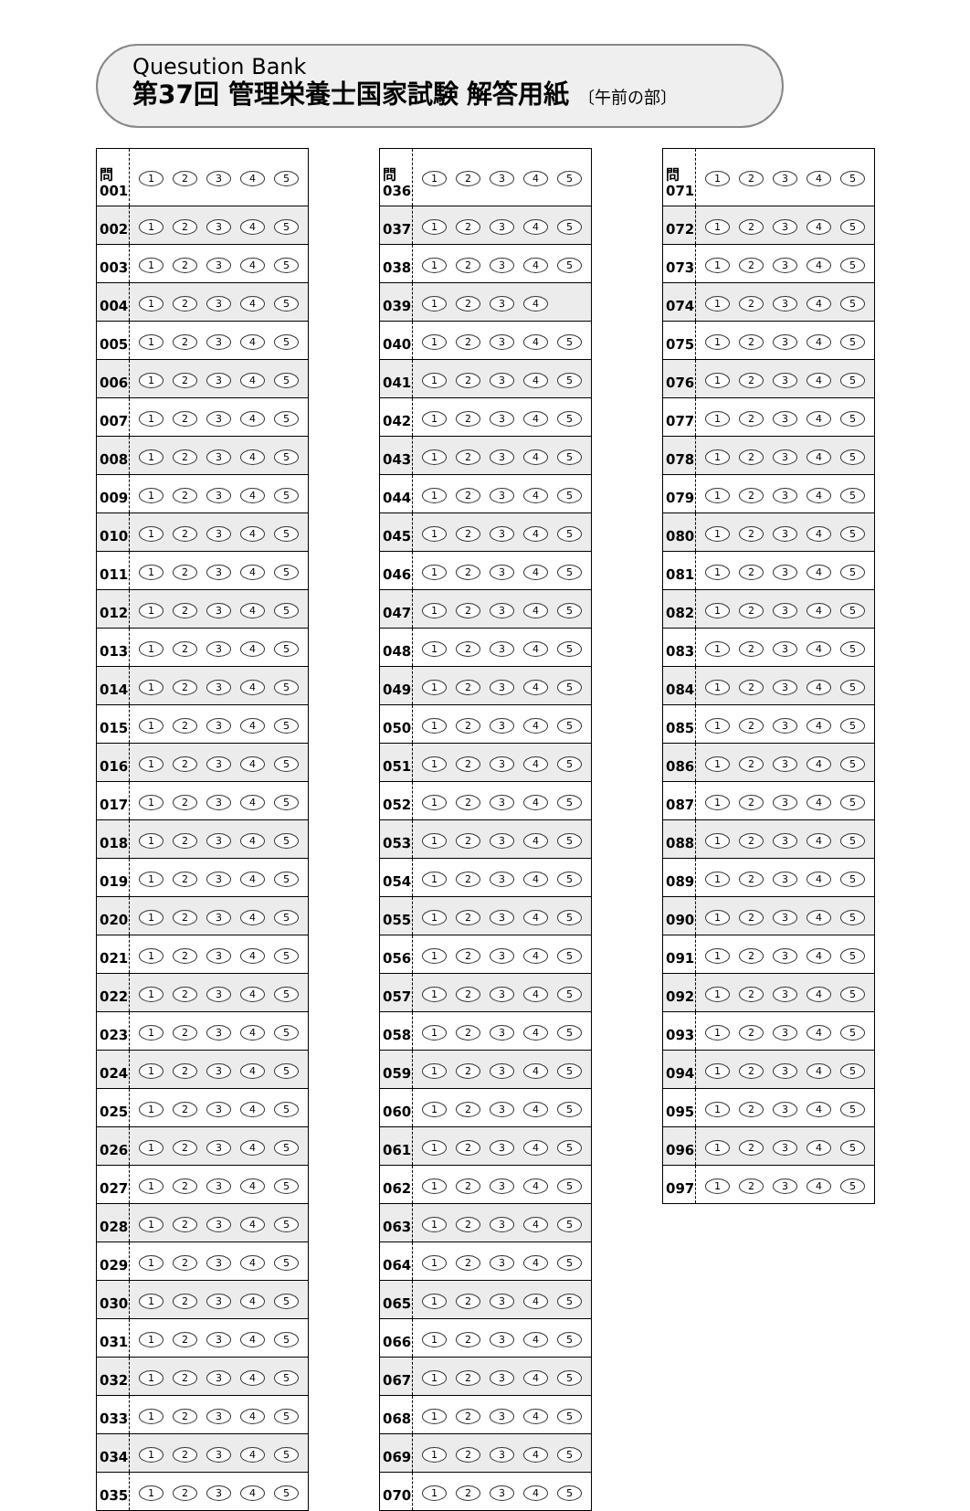Quesution Bank
第37回 管理栄養士国家試験 解答用紙 〔午前の部〕
| 問 001 | 1 2 3 4 5 |
| 002 | 1 2 3 4 5 |
| 003 | 1 2 3 4 5 |
| 004 | 1 2 3 4 5 |
| 005 | 1 2 3 4 5 |
| 006 | 1 2 3 4 5 |
| 007 | 1 2 3 4 5 |
| 008 | 1 2 3 4 5 |
| 009 | 1 2 3 4 5 |
| 010 | 1 2 3 4 5 |
| 011 | 1 2 3 4 5 |
| 012 | 1 2 3 4 5 |
| 013 | 1 2 3 4 5 |
| 014 | 1 2 3 4 5 |
| 015 | 1 2 3 4 5 |
| 016 | 1 2 3 4 5 |
| 017 | 1 2 3 4 5 |
| 018 | 1 2 3 4 5 |
| 019 | 1 2 3 4 5 |
| 020 | 1 2 3 4 5 |
| 021 | 1 2 3 4 5 |
| 022 | 1 2 3 4 5 |
| 023 | 1 2 3 4 5 |
| 024 | 1 2 3 4 5 |
| 025 | 1 2 3 4 5 |
| 026 | 1 2 3 4 5 |
| 027 | 1 2 3 4 5 |
| 028 | 1 2 3 4 5 |
| 029 | 1 2 3 4 5 |
| 030 | 1 2 3 4 5 |
| 031 | 1 2 3 4 5 |
| 032 | 1 2 3 4 5 |
| 033 | 1 2 3 4 5 |
| 034 | 1 2 3 4 5 |
| 035 | 1 2 3 4 5 |
| 問 036 | 1 2 3 4 5 |
| 037 | 1 2 3 4 5 |
| 038 | 1 2 3 4 5 |
| 039 | 1 2 3 4 |
| 040 | 1 2 3 4 5 |
| 041 | 1 2 3 4 5 |
| 042 | 1 2 3 4 5 |
| 043 | 1 2 3 4 5 |
| 044 | 1 2 3 4 5 |
| 045 | 1 2 3 4 5 |
| 046 | 1 2 3 4 5 |
| 047 | 1 2 3 4 5 |
| 048 | 1 2 3 4 5 |
| 049 | 1 2 3 4 5 |
| 050 | 1 2 3 4 5 |
| 051 | 1 2 3 4 5 |
| 052 | 1 2 3 4 5 |
| 053 | 1 2 3 4 5 |
| 054 | 1 2 3 4 5 |
| 055 | 1 2 3 4 5 |
| 056 | 1 2 3 4 5 |
| 057 | 1 2 3 4 5 |
| 058 | 1 2 3 4 5 |
| 059 | 1 2 3 4 5 |
| 060 | 1 2 3 4 5 |
| 061 | 1 2 3 4 5 |
| 062 | 1 2 3 4 5 |
| 063 | 1 2 3 4 5 |
| 064 | 1 2 3 4 5 |
| 065 | 1 2 3 4 5 |
| 066 | 1 2 3 4 5 |
| 067 | 1 2 3 4 5 |
| 068 | 1 2 3 4 5 |
| 069 | 1 2 3 4 5 |
| 070 | 1 2 3 4 5 |
| 問 071 | 1 2 3 4 5 |
| 072 | 1 2 3 4 5 |
| 073 | 1 2 3 4 5 |
| 074 | 1 2 3 4 5 |
| 075 | 1 2 3 4 5 |
| 076 | 1 2 3 4 5 |
| 077 | 1 2 3 4 5 |
| 078 | 1 2 3 4 5 |
| 079 | 1 2 3 4 5 |
| 080 | 1 2 3 4 5 |
| 081 | 1 2 3 4 5 |
| 082 | 1 2 3 4 5 |
| 083 | 1 2 3 4 5 |
| 084 | 1 2 3 4 5 |
| 085 | 1 2 3 4 5 |
| 086 | 1 2 3 4 5 |
| 087 | 1 2 3 4 5 |
| 088 | 1 2 3 4 5 |
| 089 | 1 2 3 4 5 |
| 090 | 1 2 3 4 5 |
| 091 | 1 2 3 4 5 |
| 092 | 1 2 3 4 5 |
| 093 | 1 2 3 4 5 |
| 094 | 1 2 3 4 5 |
| 095 | 1 2 3 4 5 |
| 096 | 1 2 3 4 5 |
| 097 | 1 2 3 4 5 |